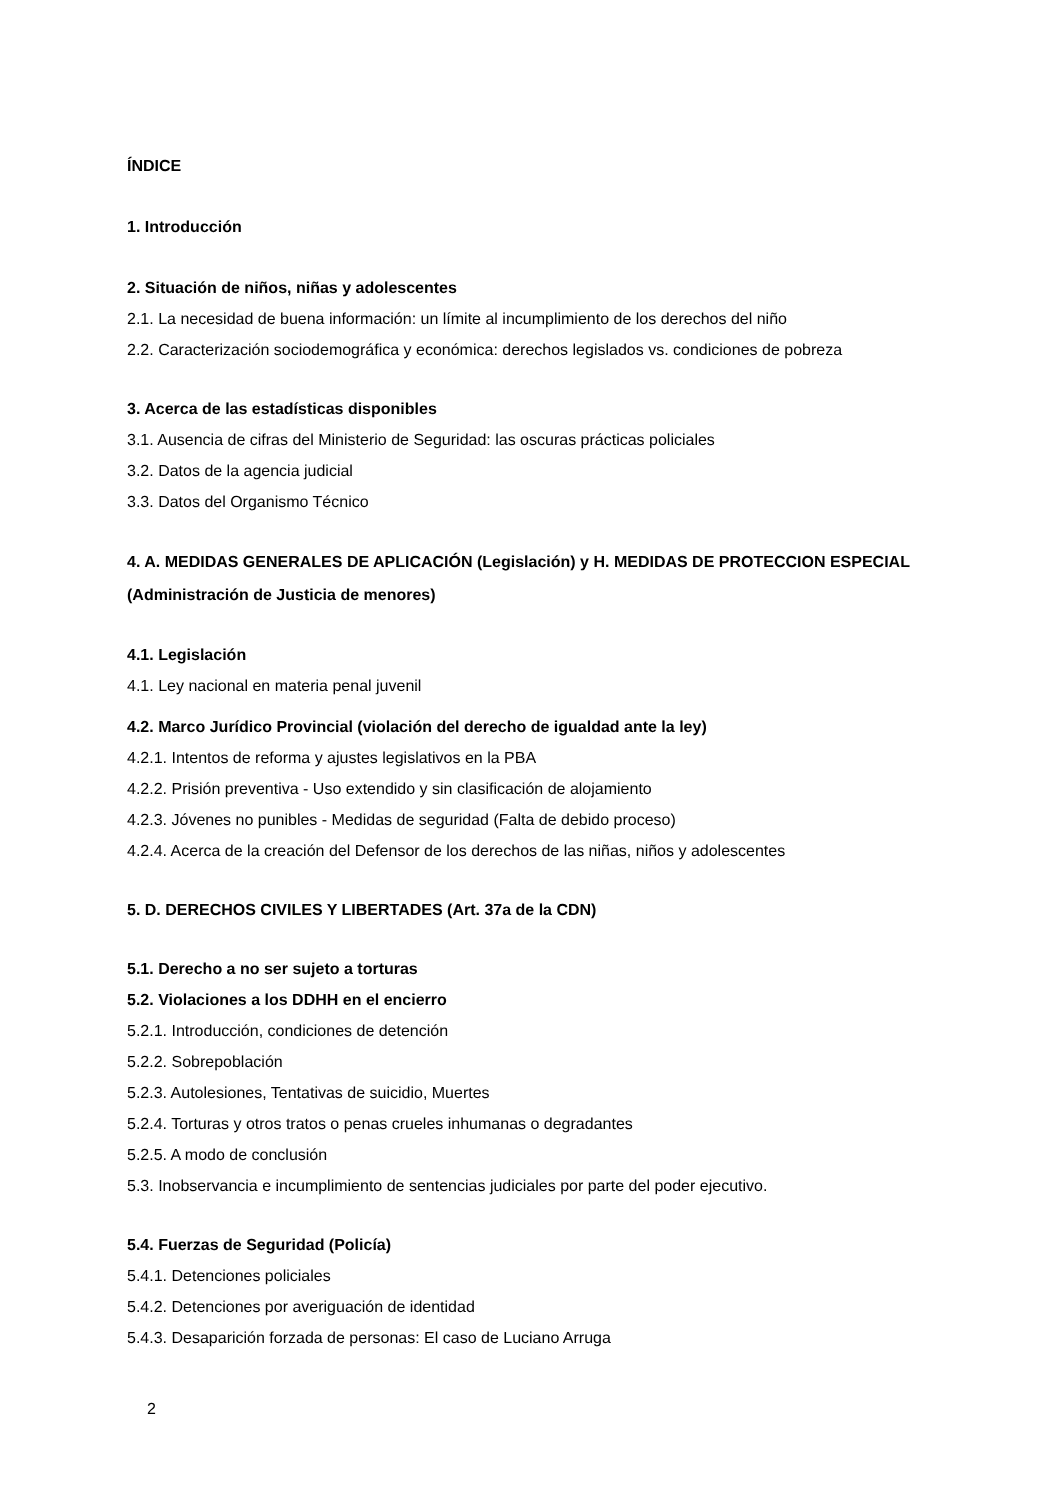ÍNDICE
1. Introducción
2. Situación de niños, niñas y adolescentes
2.1. La necesidad de buena información: un límite al incumplimiento de los derechos del niño
2.2. Caracterización sociodemográfica y económica: derechos legislados vs. condiciones de pobreza
3. Acerca de las estadísticas disponibles
3.1. Ausencia de cifras del Ministerio de Seguridad: las oscuras prácticas policiales
3.2. Datos de la agencia judicial
3.3. Datos del Organismo Técnico
4. A. MEDIDAS GENERALES DE APLICACIÓN (Legislación) y H. MEDIDAS DE PROTECCION ESPECIAL (Administración de Justicia de menores)
4.1. Legislación
4.1. Ley nacional en materia penal juvenil
4.2. Marco Jurídico Provincial (violación del derecho de igualdad ante la ley)
4.2.1. Intentos de reforma y ajustes legislativos en la PBA
4.2.2. Prisión preventiva - Uso extendido y sin clasificación de alojamiento
4.2.3. Jóvenes no punibles - Medidas de seguridad (Falta de debido proceso)
4.2.4. Acerca de la creación del Defensor de los derechos de las niñas, niños y adolescentes
5. D. DERECHOS CIVILES Y LIBERTADES (Art. 37a de la CDN)
5.1. Derecho a no ser sujeto a torturas
5.2. Violaciones a los DDHH en el encierro
5.2.1. Introducción, condiciones de detención
5.2.2. Sobrepoblación
5.2.3. Autolesiones, Tentativas de suicidio, Muertes
5.2.4. Torturas y otros tratos o penas crueles inhumanas o degradantes
5.2.5. A modo de conclusión
5.3. Inobservancia e incumplimiento de sentencias judiciales por parte del poder ejecutivo.
5.4. Fuerzas de Seguridad (Policía)
5.4.1. Detenciones policiales
5.4.2. Detenciones por averiguación de identidad
5.4.3. Desaparición forzada de personas: El caso de Luciano Arruga
2